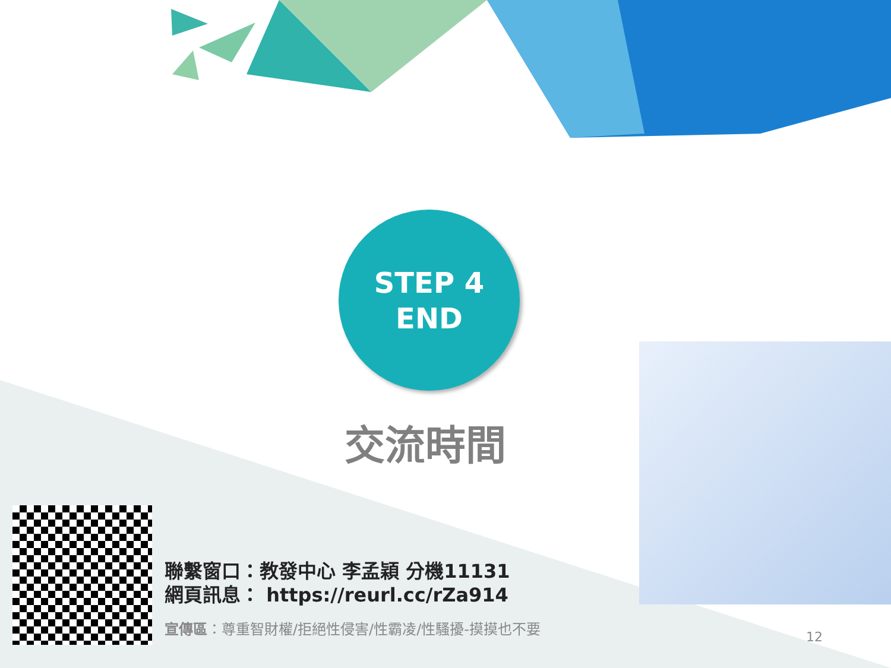STEP 4
END
交流時間
聯繫窗口：教發中心 李孟穎 分機11131
網頁訊息： https://reurl.cc/rZa914
宣傳區：尊重智財權/拒絕性侵害/性霸凌/性騷擾-摸摸也不要
12